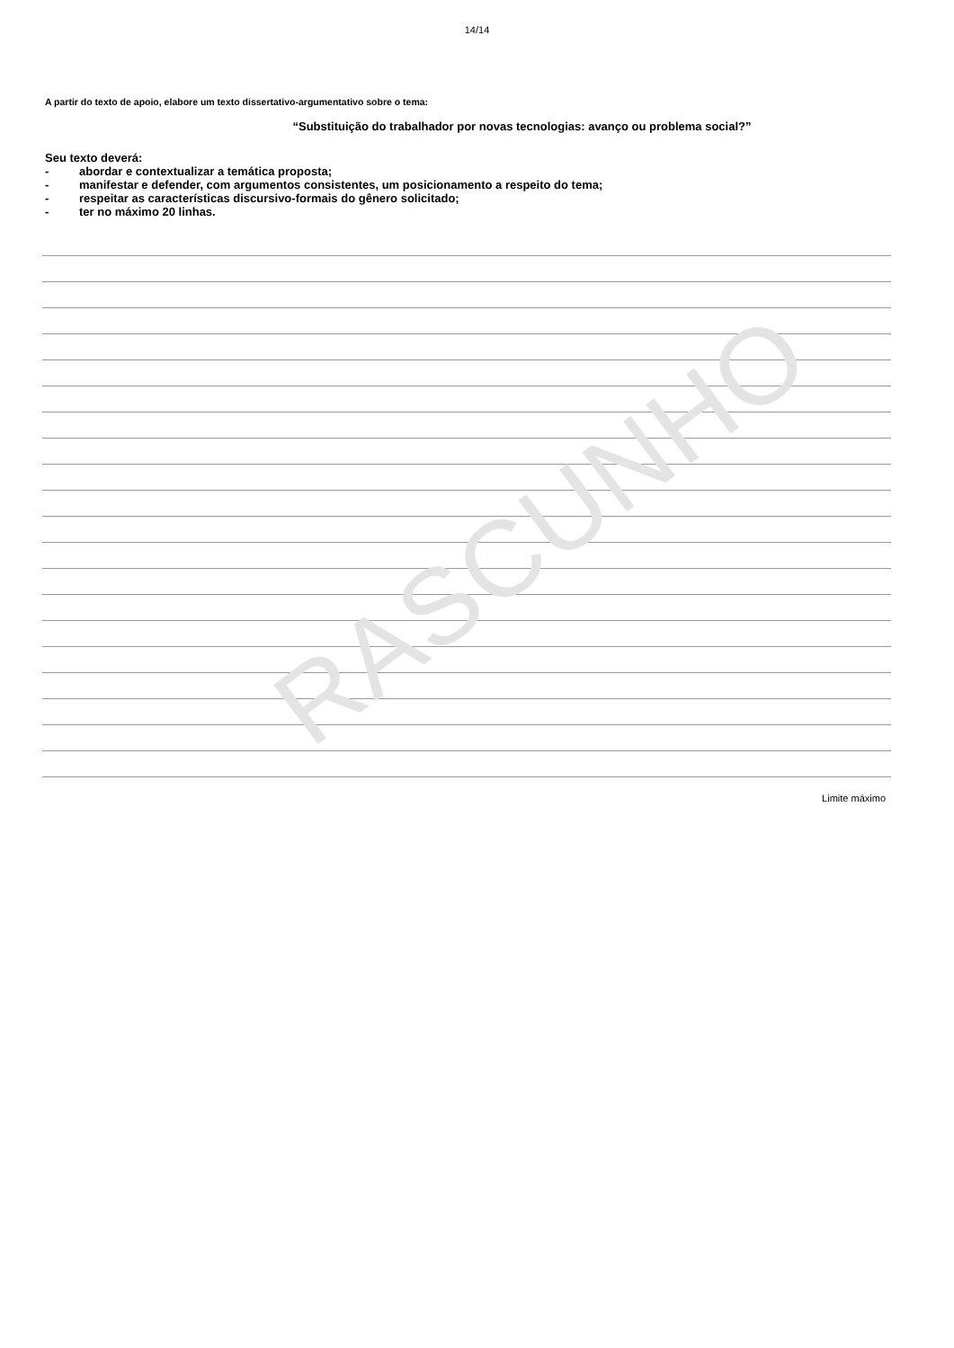RASCUNHO
14/14
A partir do texto de apoio, elabore um texto dissertativo-argumentativo sobre o tema:
“Substituição do trabalhador por novas tecnologias: avanço ou problema social?”
Seu texto deverá:
- abordar e contextualizar a temática proposta;
- manifestar e defender, com argumentos consistentes, um posicionamento a respeito do tema;
- respeitar as características discursivo-formais do gênero solicitado;
- ter no máximo 20 linhas.
Limite máximo